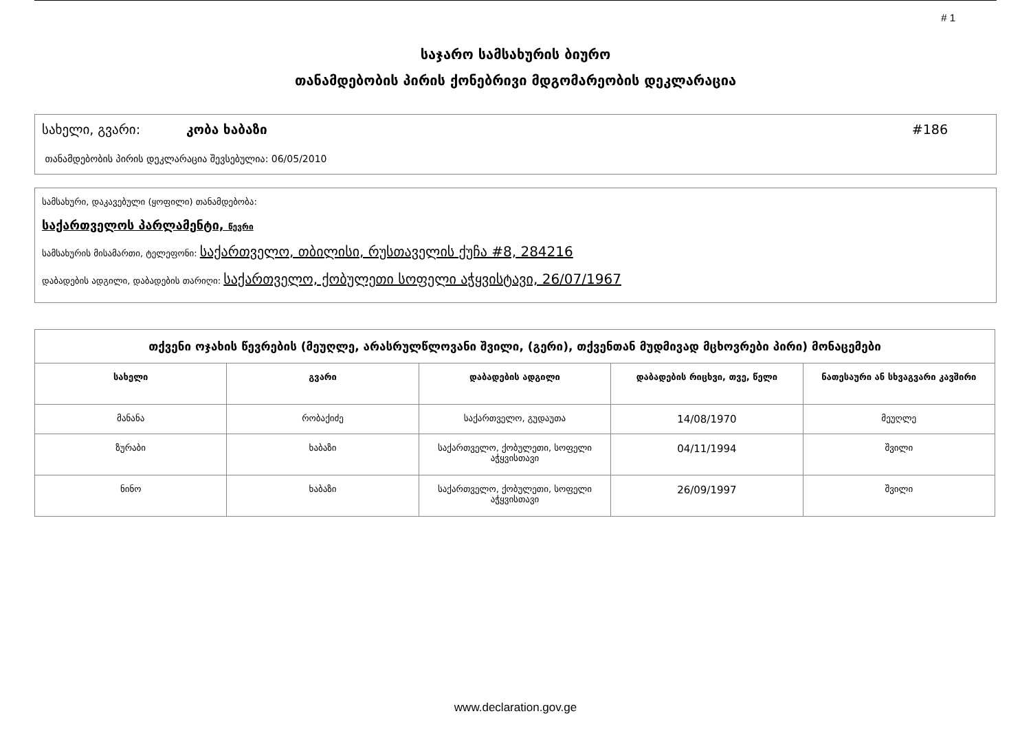# 1
საჯარო სამსახურის ბიურო
თანამდებობის პირის ქონებრივი მდგომარეობის დეკლარაცია
სახელი, გვარი: კობა ხაბაზი #186
თანამდებობის პირის დეკლარაცია შევსებულია: 06/05/2010
სამსახური, დაკავებული (ყოფილი) თანამდებობა:
საქართველოს პარლამენტი, წევრი
სამსახურის მისამართი, ტელეფონი: საქართველო, თბილისი, რუსთაველის ქუჩა #8, 284216
დაბადების ადგილი, დაბადების თარიღი: საქართველო, ქობულეთი სოფელი აჭყვისტავი, 26/07/1967
| თქვენი ოჯახის წევრების (მეუღლე, არასრულწლოვანი შვილი, (გერი), თქვენთან მუდმივად მცხოვრები პირი) მონაცემები | | | | |
| --- | --- | --- | --- | --- |
| სახელი | გვარი | დაბადების ადგილი | დაბადების რიცხვი, თვე, წელი | ნათესაური ან სხვაგვარი კავშირი |
| მანანა | რობაქიძე | საქართველო, გუდაუთა | 14/08/1970 | მეუღლე |
| ზურაბი | ხაბაზი | საქართველო, ქობულეთი, სოფელი აჭყვისთავი | 04/11/1994 | შვილი |
| ნინო | ხაბაზი | საქართველო, ქობულეთი, სოფელი აჭყვისთავი | 26/09/1997 | შვილი |
www.declaration.gov.ge